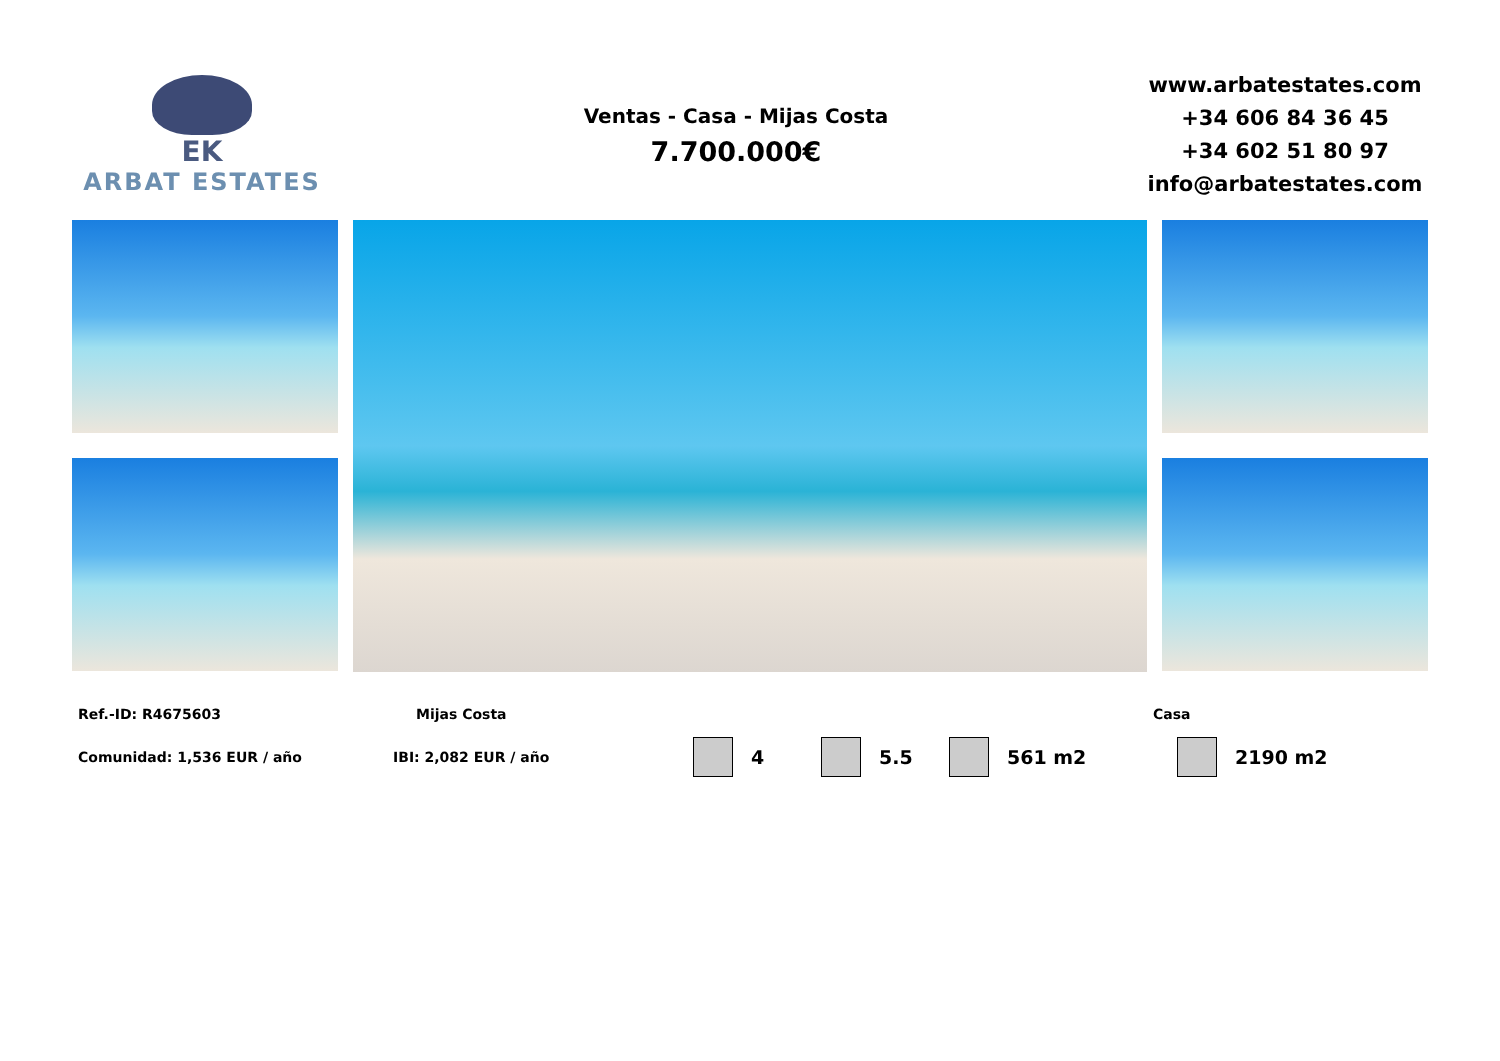EK
ARBAT ESTATES
Ventas - Casa - Mijas Costa
7.700.000€
www.arbatestates.com
+34 606 84 36 45
+34 602 51 80 97
info@arbatestates.com
Ref.-ID: R4675603 Mijas Costa Casa
Comunidad: 1,536 EUR / año IBI: 2,082 EUR / año 4 5.5 561 m2 2190 m2